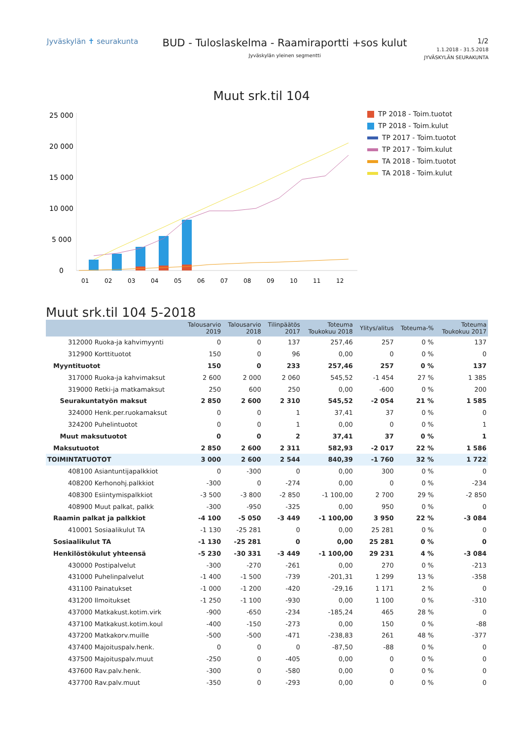Jyväskylän ✝ seurakunta
BUD - Tuloslaskelma - Raamiraportti +sos kulut
Jyväskylän yleinen segmentti
1/2
1.1.2018 - 31.5.2018
JYVÄSKYLÄN SEURAKUNTA
Muut srk.til 104
25 000
20 000
15 000
10 000
5 000
0
01
02
03
04
05
06
07
08
09
10
11
12
TP 2018 - Toim.tuotot
TP 2018 - Toim.kulut
TP 2017 - Toim.tuotot
TP 2017 - Toim.kulut
TA 2018 - Toim.tuotot
TA 2018 - Toim.kulut
Muut srk.til 104 5-2018
| | Talousarvio 2019 | Talousarvio 2018 | Tilinpäätös 2017 | Toteuma Toukokuu 2018 | Ylitys/alitus | Toteuma-% | Toteuma Toukokuu 2017 |
| --- | --- | --- | --- | --- | --- | --- | --- |
| 312000 Ruoka-ja kahvimyynti | 0 | 0 | 137 | 257,46 | 257 | 0 % | 137 |
| 312900 Korttituotot | 150 | 0 | 96 | 0,00 | 0 | 0 % | 0 |
| Myyntituotot | 150 | 0 | 233 | 257,46 | 257 | 0 % | 137 |
| 317000 Ruoka-ja kahvimaksut | 2 600 | 2 000 | 2 060 | 545,52 | -1 454 | 27 % | 1 385 |
| 319000 Retki-ja matkamaksut | 250 | 600 | 250 | 0,00 | -600 | 0 % | 200 |
| Seurakuntatyön maksut | 2 850 | 2 600 | 2 310 | 545,52 | -2 054 | 21 % | 1 585 |
| 324000 Henk.per.ruokamaksut | 0 | 0 | 1 | 37,41 | 37 | 0 % | 0 |
| 324200 Puhelintuotot | 0 | 0 | 1 | 0,00 | 0 | 0 % | 1 |
| Muut maksutuotot | 0 | 0 | 2 | 37,41 | 37 | 0 % | 1 |
| Maksutuotot | 2 850 | 2 600 | 2 311 | 582,93 | -2 017 | 22 % | 1 586 |
| TOIMINTATUOTOT | 3 000 | 2 600 | 2 544 | 840,39 | -1 760 | 32 % | 1 722 |
| 408100 Asiantuntijapalkkiot | 0 | -300 | 0 | 0,00 | 300 | 0 % | 0 |
| 408200 Kerhonohj.palkkiot | -300 | 0 | -274 | 0,00 | 0 | 0 % | -234 |
| 408300 Esiintymispalkkiot | -3 500 | -3 800 | -2 850 | -1 100,00 | 2 700 | 29 % | -2 850 |
| 408900 Muut palkat, palkk | -300 | -950 | -325 | 0,00 | 950 | 0 % | 0 |
| Raamin palkat ja palkkiot | -4 100 | -5 050 | -3 449 | -1 100,00 | 3 950 | 22 % | -3 084 |
| 410001 Sosiaalikulut TA | -1 130 | -25 281 | 0 | 0,00 | 25 281 | 0 % | 0 |
| Sosiaalikulut TA | -1 130 | -25 281 | 0 | 0,00 | 25 281 | 0 % | 0 |
| Henkilöstökulut yhteensä | -5 230 | -30 331 | -3 449 | -1 100,00 | 29 231 | 4 % | -3 084 |
| 430000 Postipalvelut | -300 | -270 | -261 | 0,00 | 270 | 0 % | -213 |
| 431000 Puhelinpalvelut | -1 400 | -1 500 | -739 | -201,31 | 1 299 | 13 % | -358 |
| 431100 Painatukset | -1 000 | -1 200 | -420 | -29,16 | 1 171 | 2 % | 0 |
| 431200 Ilmoitukset | -1 250 | -1 100 | -930 | 0,00 | 1 100 | 0 % | -310 |
| 437000 Matkakust.kotim.virk | -900 | -650 | -234 | -185,24 | 465 | 28 % | 0 |
| 437100 Matkakust.kotim.koul | -400 | -150 | -273 | 0,00 | 150 | 0 % | -88 |
| 437200 Matkakorv.muille | -500 | -500 | -471 | -238,83 | 261 | 48 % | -377 |
| 437400 Majoituspalv.henk. | 0 | 0 | 0 | -87,50 | -88 | 0 % | 0 |
| 437500 Majoituspalv.muut | -250 | 0 | -405 | 0,00 | 0 | 0 % | 0 |
| 437600 Rav.palv.henk. | -300 | 0 | -580 | 0,00 | 0 | 0 % | 0 |
| 437700 Rav.palv.muut | -350 | 0 | -293 | 0,00 | 0 | 0 % | 0 |